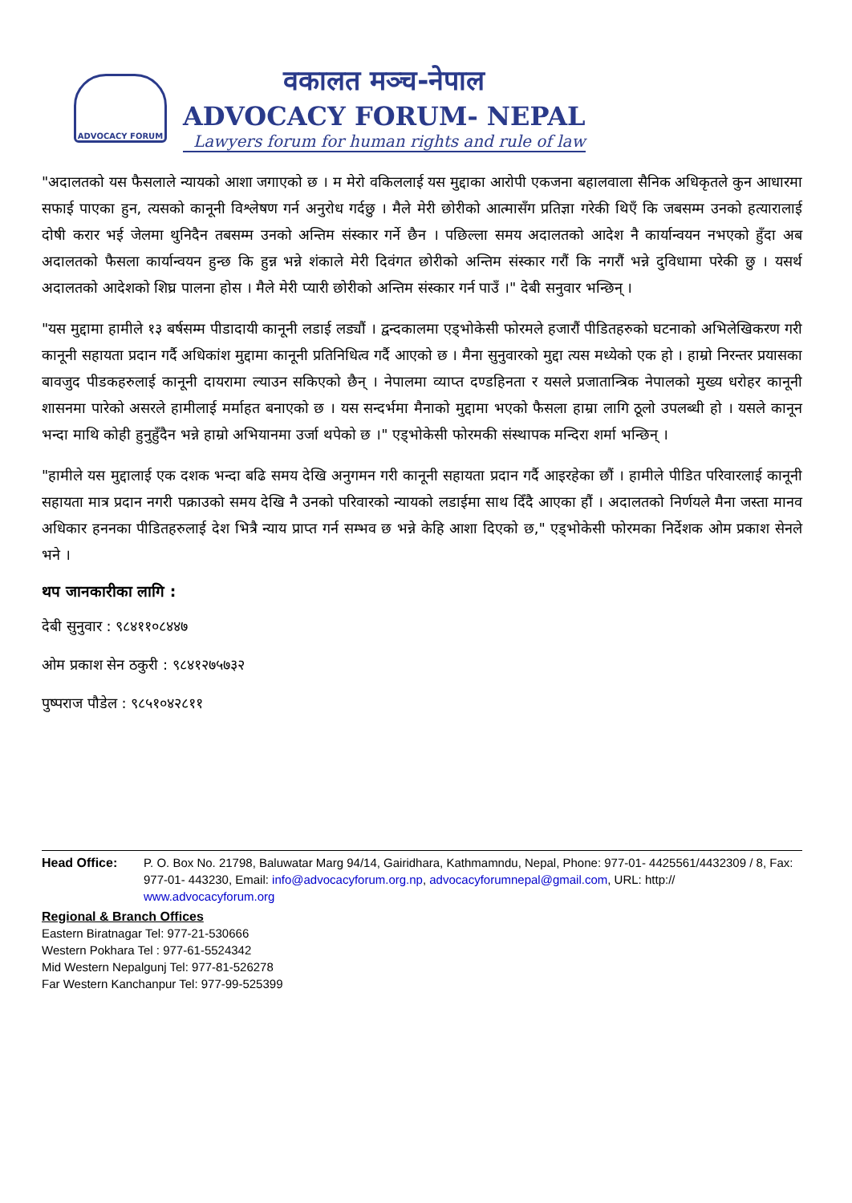ADVOCACY FORUM
वकालत मञ्च-नेपाल
ADVOCACY FORUM- NEPAL
Lawyers forum for human rights and rule of law
"अदालतको यस फैसलाले न्यायको आशा जगाएको छ । म मेरो वकिललाई यस मुद्दाका आरोपी एकजना बहालवाला सैनिक अधिकृतले कुन आधारमा सफाई पाएका हुन, त्यसको कानूनी विश्लेषण गर्न अनुरोध गर्दछु । मैले मेरी छोरीको आत्मासँग प्रतिज्ञा गरेकी थिएँ कि जबसम्म उनको हत्यारालाई दोषी करार भई जेलमा थुनिदैन तबसम्म उनको अन्तिम संस्कार गर्ने छैन । पछिल्ला समय अदालतको आदेश नै कार्यान्वयन नभएको हुँदा अब अदालतको फैसला कार्यान्वयन हुन्छ कि हुन्न भन्ने शंकाले मेरी दिवंगत छोरीको अन्तिम संस्कार गरौं कि नगरौं भन्ने दुविधामा परेकी छु । यसर्थ अदालतको आदेशको शिघ्र पालना होस । मैले मेरी प्यारी छोरीको अन्तिम संस्कार गर्न पाउँ ।" देबी सनुवार भन्छिन् ।
"यस मुद्दामा हामीले १३ बर्षसम्म पीडादायी कानूनी लडाई लड्यौं । द्वन्दकालमा एड्भोकेसी फोरमले हजारौं पीडितहरुको घटनाको अभिलेखिकरण गरी कानूनी सहायता प्रदान गर्दै अधिकांश मुद्दामा कानूनी प्रतिनिधित्व गर्दै आएको छ । मैना सुनुवारको मुद्दा त्यस मध्येको एक हो । हाम्रो निरन्तर प्रयासका बावजुद पीडकहरुलाई कानूनी दायरामा ल्याउन सकिएको छैन् । नेपालमा व्याप्त दण्डहिनता र यसले प्रजातान्त्रिक नेपालको मुख्य धरोहर कानूनी शासनमा पारेको असरले हामीलाई मर्माहत बनाएको छ । यस सन्दर्भमा मैनाको मुद्दामा भएको फैसला हाम्रा लागि ठूलो उपलब्धी हो । यसले कानून भन्दा माथि कोही हुनुहुँदैन भन्ने हाम्रो अभियानमा उर्जा थपेको छ ।" एड्भोकेसी फोरमकी संस्थापक मन्दिरा शर्मा भन्छिन् ।
"हामीले यस मुद्दालाई एक दशक भन्दा बढि समय देखि अनुगमन गरी कानूनी सहायता प्रदान गर्दै आइरहेका छौं । हामीले पीडित परिवारलाई कानूनी सहायता मात्र प्रदान नगरी पक्राउको समय देखि नै उनको परिवारको न्यायको लडाईमा साथ दिँदै आएका हौं । अदालतको निर्णयले मैना जस्ता मानव अधिकार हननका पीडितहरुलाई देश भित्रै न्याय प्राप्त गर्न सम्भव छ भन्ने केहि आशा दिएको छ," एड्भोकेसी फोरमका निर्देशक ओम प्रकाश सेनले भने ।
थप जानकारीका लागि :
देबी सुनुवार : ९८४११०८४४७
ओम प्रकाश सेन ठकुरी : ९८४१२७५७३२
पुष्पराज पौडेल : ९८५१०४२८११
Head Office: P. O. Box No. 21798, Baluwatar Marg 94/14, Gairidhara, Kathmamndu, Nepal, Phone: 977-01- 4425561/4432309 / 8, Fax: 977-01- 443230, Email: info@advocacyforum.org.np, advocacyforumnepal@gmail.com, URL: http:// www.advocacyforum.org
Regional & Branch Offices
Eastern Biratnagar Tel: 977-21-530666
Western Pokhara Tel : 977-61-5524342
Mid Western Nepalgunj Tel: 977-81-526278
Far Western Kanchanpur Tel: 977-99-525399